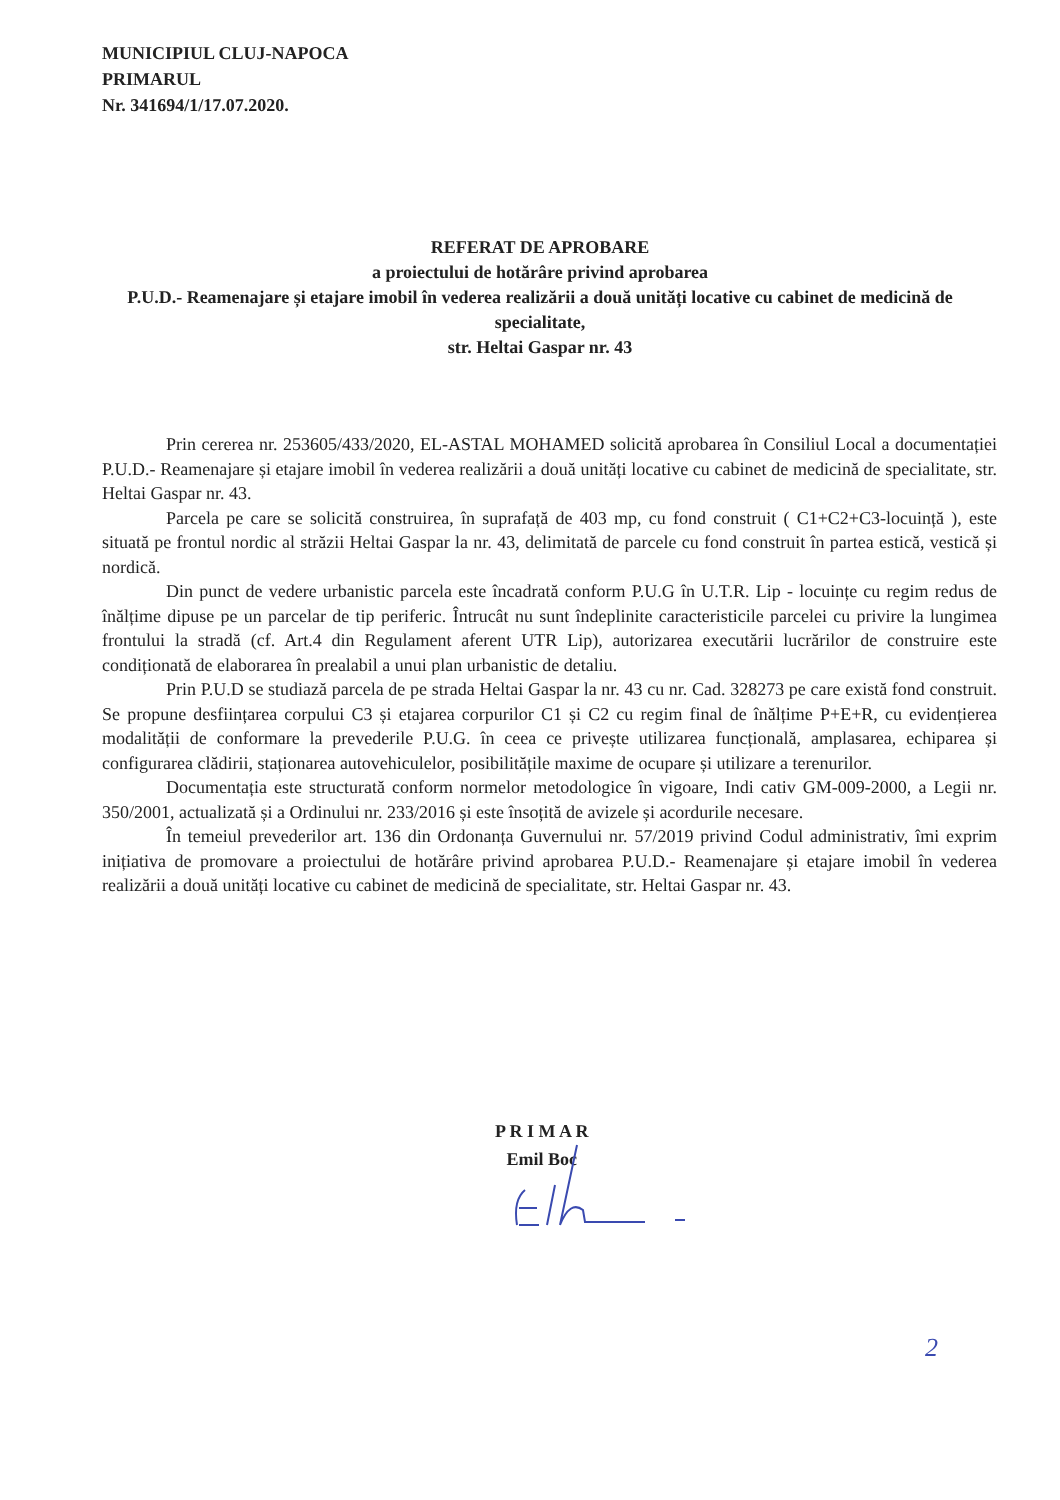MUNICIPIUL CLUJ-NAPOCA
PRIMARUL
Nr. 341694/1/17.07.2020.
REFERAT DE APROBARE
a proiectului de hotărâre privind aprobarea
P.U.D.- Reamenajare și etajare imobil în vederea realizării a două unități locative cu cabinet de medicină de specialitate,
str. Heltai Gaspar nr. 43
Prin cererea nr. 253605/433/2020, EL-ASTAL MOHAMED solicită aprobarea în Consiliul Local a documentației P.U.D.- Reamenajare și etajare imobil în vederea realizării a două unități locative cu cabinet de medicină de specialitate, str. Heltai Gaspar nr. 43.
Parcela pe care se solicită construirea, în suprafață de 403 mp, cu fond construit ( C1+C2+C3-locuință ), este situată pe frontul nordic al străzii Heltai Gaspar la nr. 43, delimitată de parcele cu fond construit în partea estică, vestică și nordică.
Din punct de vedere urbanistic parcela este încadrată conform P.U.G în U.T.R. Lip - locuințe cu regim redus de înălțime dipuse pe un parcelar de tip periferic. Întrucât nu sunt îndeplinite caracteristicile parcelei cu privire la lungimea frontului la stradă (cf. Art.4 din Regulament aferent UTR Lip), autorizarea executării lucrărilor de construire este condiționată de elaborarea în prealabil a unui plan urbanistic de detaliu.
Prin P.U.D se studiază parcela de pe strada Heltai Gaspar la nr. 43 cu nr. Cad. 328273 pe care există fond construit. Se propune desființarea corpului C3 și etajarea corpurilor C1 și C2 cu regim final de înălțime P+E+R, cu evidențierea modalității de conformare la prevederile P.U.G. în ceea ce privește utilizarea funcțională, amplasarea, echiparea și configurarea clădirii, staționarea autovehiculelor, posibilitățile maxime de ocupare și utilizare a terenurilor.
Documentația este structurată conform normelor metodologice în vigoare, Indi cativ GM-009-2000, a Legii nr. 350/2001, actualizată și a Ordinului nr. 233/2016 și este însoțită de avizele și acordurile necesare.
În temeiul prevederilor art. 136 din Ordonanța Guvernului nr. 57/2019 privind Codul administrativ, îmi exprim inițiativa de promovare a proiectului de hotărâre privind aprobarea P.U.D.- Reamenajare și etajare imobil în vederea realizării a două unități locative cu cabinet de medicină de specialitate, str. Heltai Gaspar nr. 43.
P R I M A R
Emil Boc
2